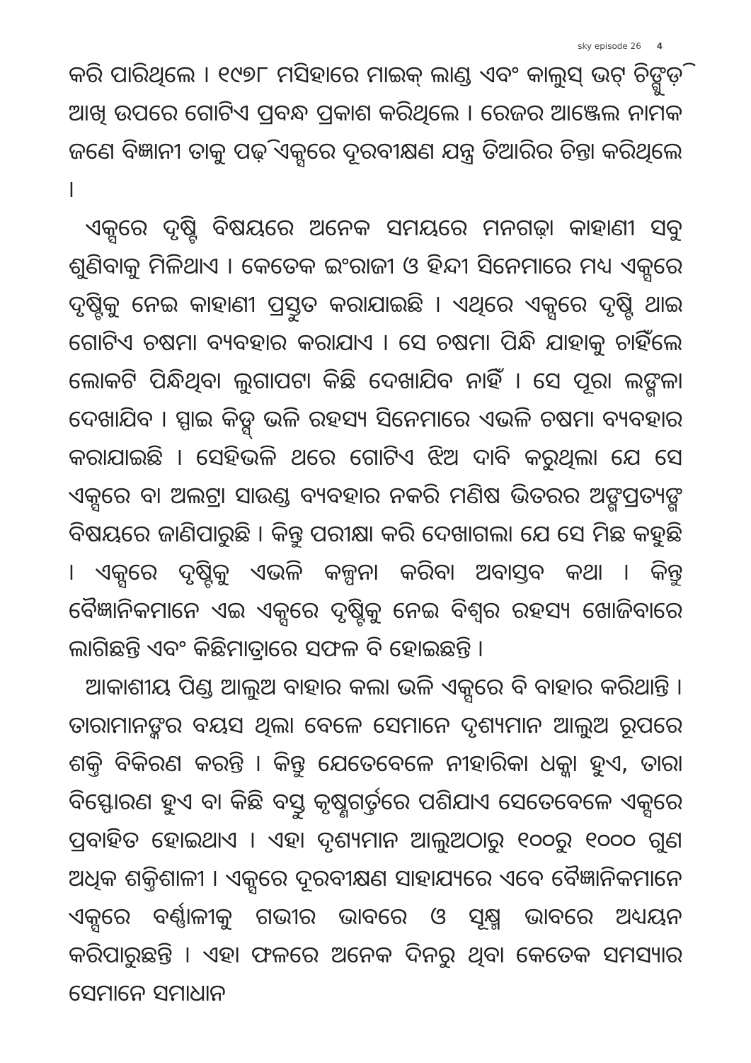sky episode 26 4
କରି ପାରିଥିଲେ । ୧୯୭୮ ମସିହାରେ ମାଇକ୍ ଲାଣ୍ଡ ଏବଂ କାଲୁସ୍ ଭଟ୍ ଚିଙ୍ଗୁଡ଼ି ଆଖି ଉପରେ ଗୋଟିଏ ପ୍ରବନ୍ଧ ପ୍ରକାଶ କରିଥିଲେ । ରେଜର ଆଞ୍ଜେଲ ନାମକ ଜଣେ ବିଜ୍ଞାନୀ ତାକୁ ପଢ଼ି ଏକ୍ସରେ ଦୂରବୀକ୍ଷଣ ଯନ୍ତ୍ର ତିଆରିର ଚିନ୍ତା କରିଥିଲେ ।
ଏକ୍ସରେ ଦୃଷ୍ଟି ବିଷୟରେ ଅନେକ ସମୟରେ ମନଗଢ଼ା କାହାଣୀ ସବୁ ଶୁଣିବାକୁ ମିଳିଥାଏ । କେତେକ ଇଂରାଜୀ ଓ ହିନ୍ଦୀ ସିନେମାରେ ମଧ୍ୟ ଏକ୍ସରେ ଦୃଷ୍ଟିକୁ ନେଇ କାହାଣୀ ପ୍ରସ୍ତୁତ କରାଯାଇଛି । ଏଥିରେ ଏକ୍ସରେ ଦୃଷ୍ଟି ଥାଇ ଗୋଟିଏ ଚଷମା ବ୍ୟବହାର କରାଯାଏ । ସେ ଚଷମା ପିନ୍ଧି ଯାହାକୁ ଚାହିଁଲେ ଲୋକଟି ପିନ୍ଧିଥିବା ଲୁଗାପଟା କିଛି ଦେଖାଯିବ ନାହିଁ । ସେ ପୂରା ଲଙ୍ଗଳା ଦେଖାଯିବ । ସ୍ପାଇ କିଡ୍ସ୍ ଭଳି ରହସ୍ୟ ସିନେମାରେ ଏଭଳି ଚଷମା ବ୍ୟବହାର କରାଯାଇଛି । ସେହିଭଳି ଥରେ ଗୋଟିଏ ଝିଅ ଦାବି କରୁଥିଲା ଯେ ସେ ଏକ୍ସରେ ବା ଅଲଟ୍ରା ସାଉଣ୍ଡ ବ୍ୟବହାର ନକରି ମଣିଷ ଭିତରର ଅଙ୍ଗପ୍ରତ୍ୟଙ୍ଗ ବିଷୟରେ ଜାଣିପାରୁଛି । କିନ୍ତୁ ପରୀକ୍ଷା କରି ଦେଖାଗଲା ଯେ ସେ ମିଛ କହୁଛି । ଏକ୍ସରେ ଦୃଷ୍ଟିକୁ ଏଭଳି କଳ୍ପନା କରିବା ଅବାସ୍ତବ କଥା । କିନ୍ତୁ ବୈଜ୍ଞାନିକମାନେ ଏଇ ଏକ୍ସରେ ଦୃଷ୍ଟିକୁ ନେଇ ବିଶ୍ୱର ରହସ୍ୟ ଖୋଜିବାରେ ଲାଗିଛନ୍ତି ଏବଂ କିଛିମାତ୍ରାରେ ସଫଳ ବି ହୋଇଛନ୍ତି ।
ଆକାଶୀୟ ପିଣ୍ଡ ଆଲୁଅ ବାହାର କଲା ଭଳି ଏକ୍ସରେ ବି ବାହାର କରିଥାନ୍ତି । ତାରାମାନଙ୍କର ବୟସ ଥିଲା ବେଳେ ସେମାନେ ଦୃଶ୍ୟମାନ ଆଲୁଅ ରୂପରେ ଶକ୍ତି ବିକିରଣ କରନ୍ତି । କିନ୍ତୁ ଯେତେବେଳେ ନୀହାରିକା ଧକ୍କା ହୁଏ, ତାରା ବିସ୍ଫୋରଣ ହୁଏ ବା କିଛି ବସ୍ତୁ କୃଷ୍ଣଗର୍ତ୍ତରେ ପଶିଯାଏ ସେତେବେଳେ ଏକ୍ସରେ ପ୍ରବାହିତ ହୋଇଥାଏ । ଏହା ଦୃଶ୍ୟମାନ ଆଲୁଅଠାରୁ ୧୦୦ରୁ ୧୦୦୦ ଗୁଣ ଅଧିକ ଶକ୍ତିଶାଳୀ । ଏକ୍ସରେ ଦୂରବୀକ୍ଷଣ ସାହାଯ୍ୟରେ ଏବେ ବୈଜ୍ଞାନିକମାନେ ଏକ୍ସରେ ବର୍ଣ୍ଣାଳୀକୁ ଗଭୀର ଭାବରେ ଓ ସୂକ୍ଷ୍ମ ଭାବରେ ଅଧ୍ୟୟନ କରିପାରୁଛନ୍ତି । ଏହା ଫଳରେ ଅନେକ ଦିନରୁ ଥିବା କେତେକ ସମସ୍ୟାର ସେମାନେ ସମାଧାନ